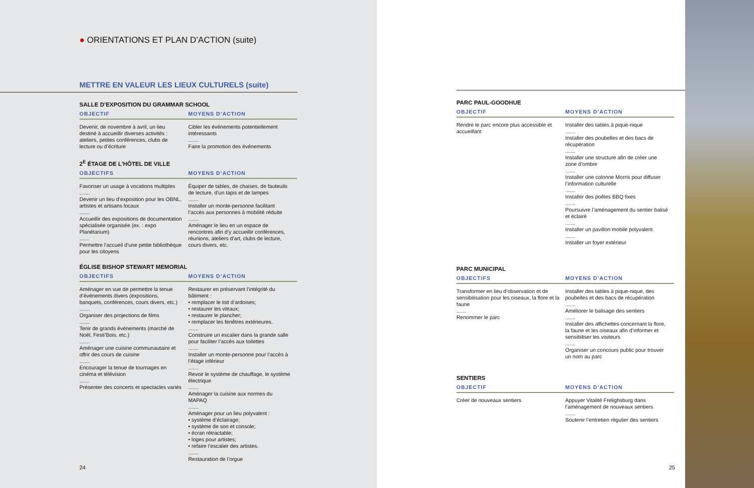● ORIENTATIONS ET PLAN D’ACTION (suite)
METTRE EN VALEUR LES LIEUX CULTURELS (suite)
SALLE D’EXPOSITION DU GRAMMAR SCHOOL
| OBJECTIF | MOYENS D’ACTION |
| --- | --- |
| Devenir, de novembre à avril, un lieu destiné à accueillir diverses activités : ateliers, petites conférences, clubs de lecture ou d’écriture | Cibler les événements potentiellement intéressants ....... Faire la promotion des événements |
2<sup>E</sup> ÉTAGE DE L’HÔTEL DE VILLE
| OBJECTIFS | MOYENS D’ACTION |
| --- | --- |
| Favoriser un usage à vocations multiples ....... Devenir un lieu d’exposition pour les OBNL, artistes et artisans locaux ....... Accueillir des expositions de documentation spécialisée organisée (ex. : expo Planétarium) ....... Permettre l’accueil d’une petite bibliothèque pour les citoyens | Équiper de tables, de chaises, de fauteuils de lecture, d’un tapis et de lampes ....... Installer un monte-personne facilitant l’accès aux personnes à mobilité réduite ....... Aménager le lieu en un espace de rencontres afin d’y accueillir conférences, réunions, ateliers d’art, clubs de lecture, cours divers, etc. |
ÉGLISE BISHOP STEWART MEMORIAL
| OBJECTIFS | MOYENS D’ACTION |
| --- | --- |
| Aménager en vue de permettre la tenue d’événements divers (expositions, banquets, conférences, cours divers, etc.) ....... Organiser des projections de films ....... Tenir de grands événements (marché de Noël, Festi’Bois, etc.) ....... Aménager une cuisine communautaire et offrir des cours de cuisine ....... Encourager la tenue de tournages en cinéma et télévision ....... Présenter des concerts et spectacles variés | Restaurer en préservant l’intégrité du bâtiment : • remplacer le toit d’ardoises; • restaurer les vitraux; • restaurer le plancher; • remplacer les fenêtres extérieures. ....... Construire un escalier dans la grande salle pour faciliter l’accès aux toilettes ....... Installer un monte-personne pour l’accès à l’étage inférieur ....... Revoir le système de chauffage, le système électrique ....... Aménager la cuisine aux normes du MAPAQ ....... Aménager pour un lieu polyvalent : • système d’éclairage; • système de son et console; • écran rétractable; • loges pour artistes; • refaire l’escalier des artistes. ....... Restauration de l’orgue |
24
PARC PAUL-GOODHUE
| OBJECTIF | MOYENS D’ACTION |
| --- | --- |
| Rendre le parc encore plus accessible et accueillant | Installer des tables à pique-nique ....... Installer des poubelles et des bacs de récupération ....... Installer une structure afin de créer une zone d’ombre ....... Installer une colonne Morris pour diffuser l’information culturelle ....... Installer des poêles BBQ fixes ....... Poursuivre l’aménagement du sentier balisé et éclairé ....... Installer un pavillon mobile polyvalent ....... Installer un foyer extérieur |
PARC MUNICIPAL
| OBJECTIFS | MOYENS D’ACTION |
| --- | --- |
| Transformer en lieu d’observation et de sensibilisation pour les oiseaux, la flore et la faune ....... Renommer le parc | Installer des tables à pique-nique, des poubelles et des bacs de récupération ....... Améliorer le balisage des sentiers ....... Installer des affichettes concernant la flore, la faune et les oiseaux afin d’informer et sensibiliser les visiteurs ....... Organiser un concours public pour trouver un nom au parc |
SENTIERS
| OBJECTIF | MOYENS D’ACTION |
| --- | --- |
| Créer de nouveaux sentiers | Appuyer Vitalité Frelighsburg dans l’aménagement de nouveaux sentiers ....... Soutenir l’entretien régulier des sentiers |
25